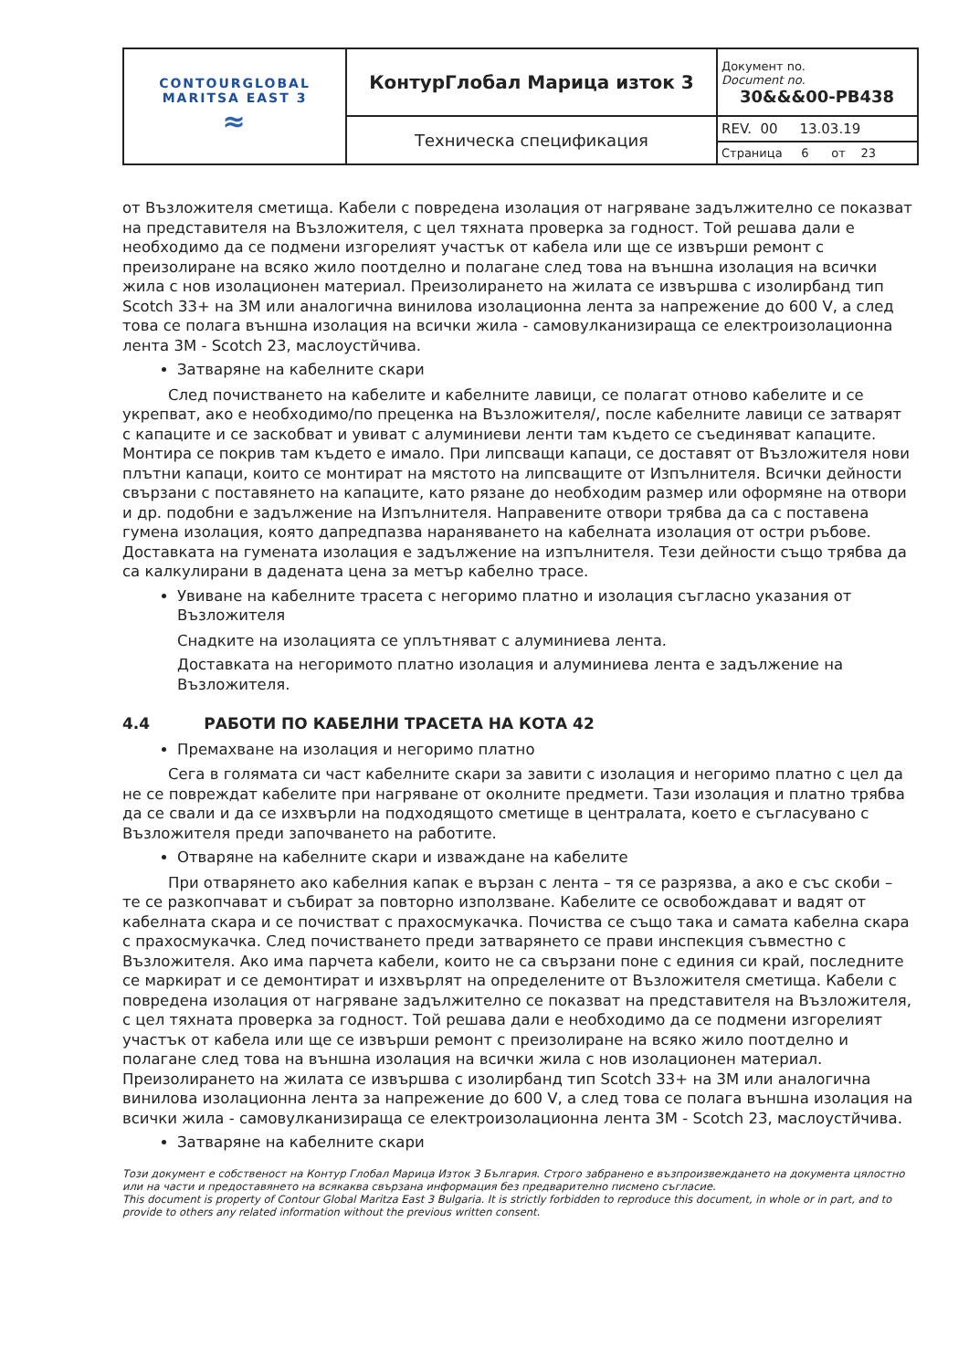| CONTOURGLOBAL MARITSA EAST 3 ≈ | КонтурГлобал Марица изток 3 | Документ no. Document no. 30&&&00-PB438 |
| | Техническа спецификация | REV. 00 13.03.19 |
| | | Страница 6 от 23 |
от Възложителя сметища. Кабели с повредена изолация от нагряване задължително се показват на представителя на Възложителя, с цел тяхната проверка за годност. Той решава дали е необходимо да се подмени изгорелият участък от кабела или ще се извърши ремонт с преизолиране на всяко жило поотделно и полагане след това на външна изолация на всички жила с нов изолационен материал. Преизолирането на жилата се извършва с изолирбанд тип Scotch 33+ на 3M или аналогична винилова изолационна лента за напрежение до 600 V, а след това се полага външна изолация на всички жила - самовулканизираща се електроизолационна лента 3M - Scotch 23, маслоустйчива.
Затваряне на кабелните скари
След почистването на кабелите и кабелните лавици, се полагат отново кабелите и се укрепват, ако е необходимо/по преценка на Възложителя/, после кабелните лавици се затварят с капаците и се заскобват и увиват с алуминиеви ленти там където се съединяват капаците. Монтира се покрив там където е имало. При липсващи капаци, се доставят от Възложителя нови плътни капаци, които се монтират на мястото на липсващите от Изпълнителя. Всички дейности свързани с поставянето на капаците, като рязане до необходим размер или оформяне на отвори и др. подобни е задължение на Изпълнителя. Направените отвори трябва да са с поставена гумена изолация, която дапредпазва нараняването на кабелната изолация от остри ръбове. Доставката на гумената изолация е задължение на изпълнителя. Тези дейности също трябва да са калкулирани в дадената цена за метър кабелно трасе.
Увиване на кабелните трасета с негоримо платно и изолация съгласно указания от Възложителя
Снадките на изолацията се уплътняват с алуминиева лента.
Доставката на негоримото платно изолация и алуминиева лента е задължение на Възложителя.
4.4 РАБОТИ ПО КАБЕЛНИ ТРАСЕТА НА КОТА 42
Премахване на изолация и негоримо платно
Сега в голямата си част кабелните скари за завити с изолация и негоримо платно с цел да не се повреждат кабелите при нагряване от околните предмети. Тази изолация и платно трябва да се свали и да се изхвърли на подходящото сметище в централата, което е съгласувано с Възложителя преди започването на работите.
Отваряне на кабелните скари и изваждане на кабелите
При отварянето ако кабелния капак е вързан с лента – тя се разрязва, а ако е със скоби – те се разкопчават и събират за повторно използване. Кабелите се освобождават и вадят от кабелната скара и се почистват с прахосмукачка. Почиства се също така и самата кабелна скара с прахосмукачка. След почистването преди затварянето се прави инспекция съвместно с Възложителя. Ако има парчета кабели, които не са свързани поне с единия си край, последните се маркират и се демонтират и изхвърлят на определените от Възложителя сметища. Кабели с повредена изолация от нагряване задължително се показват на представителя на Възложителя, с цел тяхната проверка за годност. Той решава дали е необходимо да се подмени изгорелият участък от кабела или ще се извърши ремонт с преизолиране на всяко жило поотделно и полагане след това на външна изолация на всички жила с нов изолационен материал. Преизолирането на жилата се извършва с изолирбанд тип Scotch 33+ на 3M или аналогична винилова изолационна лента за напрежение до 600 V, а след това се полага външна изолация на всички жила - самовулканизираща се електроизолационна лента 3M - Scotch 23, маслоустйчива.
Затваряне на кабелните скари
Този документ е собственост на Контур Глобал Марица Изток 3 България. Строго забранено е възпроизвеждането на документа цялостно или на части и предоставянето на всякаква свързана информация без предварително писмено съгласие.
This document is property of Contour Global Maritza East 3 Bulgaria. It is strictly forbidden to reproduce this document, in whole or in part, and to provide to others any related information without the previous written consent.